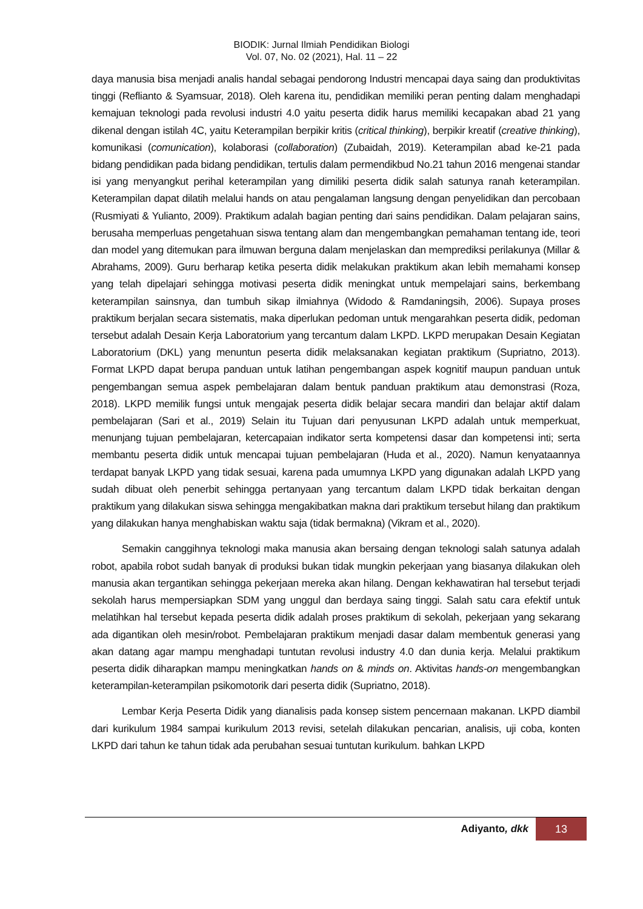BIODIK: Jurnal Ilmiah Pendidikan Biologi
Vol. 07, No. 02 (2021), Hal. 11 – 22
daya manusia bisa menjadi analis handal sebagai pendorong Industri mencapai daya saing dan produktivitas tinggi (Reflianto & Syamsuar, 2018). Oleh karena itu, pendidikan memiliki peran penting dalam menghadapi kemajuan teknologi pada revolusi industri 4.0 yaitu peserta didik harus memiliki kecapakan abad 21 yang dikenal dengan istilah 4C, yaitu Keterampilan berpikir kritis (critical thinking), berpikir kreatif (creative thinking), komunikasi (comunication), kolaborasi (collaboration) (Zubaidah, 2019). Keterampilan abad ke-21 pada bidang pendidikan pada bidang pendidikan, tertulis dalam permendikbud No.21 tahun 2016 mengenai standar isi yang menyangkut perihal keterampilan yang dimiliki peserta didik salah satunya ranah keterampilan. Keterampilan dapat dilatih melalui hands on atau pengalaman langsung dengan penyelidikan dan percobaan (Rusmiyati & Yulianto, 2009). Praktikum adalah bagian penting dari sains pendidikan. Dalam pelajaran sains, berusaha memperluas pengetahuan siswa tentang alam dan mengembangkan pemahaman tentang ide, teori dan model yang ditemukan para ilmuwan berguna dalam menjelaskan dan memprediksi perilakunya (Millar & Abrahams, 2009). Guru berharap ketika peserta didik melakukan praktikum akan lebih memahami konsep yang telah dipelajari sehingga motivasi peserta didik meningkat untuk mempelajari sains, berkembang keterampilan sainsnya, dan tumbuh sikap ilmiahnya (Widodo & Ramdaningsih, 2006). Supaya proses praktikum berjalan secara sistematis, maka diperlukan pedoman untuk mengarahkan peserta didik, pedoman tersebut adalah Desain Kerja Laboratorium yang tercantum dalam LKPD. LKPD merupakan Desain Kegiatan Laboratorium (DKL) yang menuntun peserta didik melaksanakan kegiatan praktikum (Supriatno, 2013). Format LKPD dapat berupa panduan untuk latihan pengembangan aspek kognitif maupun panduan untuk pengembangan semua aspek pembelajaran dalam bentuk panduan praktikum atau demonstrasi (Roza, 2018). LKPD memilik fungsi untuk mengajak peserta didik belajar secara mandiri dan belajar aktif dalam pembelajaran (Sari et al., 2019) Selain itu Tujuan dari penyusunan LKPD adalah untuk memperkuat, menunjang tujuan pembelajaran, ketercapaian indikator serta kompetensi dasar dan kompetensi inti; serta membantu peserta didik untuk mencapai tujuan pembelajaran (Huda et al., 2020). Namun kenyataannya terdapat banyak LKPD yang tidak sesuai, karena pada umumnya LKPD yang digunakan adalah LKPD yang sudah dibuat oleh penerbit sehingga pertanyaan yang tercantum dalam LKPD tidak berkaitan dengan praktikum yang dilakukan siswa sehingga mengakibatkan makna dari praktikum tersebut hilang dan praktikum yang dilakukan hanya menghabiskan waktu saja (tidak bermakna) (Vikram et al., 2020).
Semakin canggihnya teknologi maka manusia akan bersaing dengan teknologi salah satunya adalah robot, apabila robot sudah banyak di produksi bukan tidak mungkin pekerjaan yang biasanya dilakukan oleh manusia akan tergantikan sehingga pekerjaan mereka akan hilang. Dengan kekhawatiran hal tersebut terjadi sekolah harus mempersiapkan SDM yang unggul dan berdaya saing tinggi. Salah satu cara efektif untuk melatihkan hal tersebut kepada peserta didik adalah proses praktikum di sekolah, pekerjaan yang sekarang ada digantikan oleh mesin/robot. Pembelajaran praktikum menjadi dasar dalam membentuk generasi yang akan datang agar mampu menghadapi tuntutan revolusi industry 4.0 dan dunia kerja. Melalui praktikum peserta didik diharapkan mampu meningkatkan hands on & minds on. Aktivitas hands-on mengembangkan keterampilan-keterampilan psikomotorik dari peserta didik (Supriatno, 2018).
Lembar Kerja Peserta Didik yang dianalisis pada konsep sistem pencernaan makanan. LKPD diambil dari kurikulum 1984 sampai kurikulum 2013 revisi, setelah dilakukan pencarian, analisis, uji coba, konten LKPD dari tahun ke tahun tidak ada perubahan sesuai tuntutan kurikulum. bahkan LKPD
Adiyanto, dkk 13